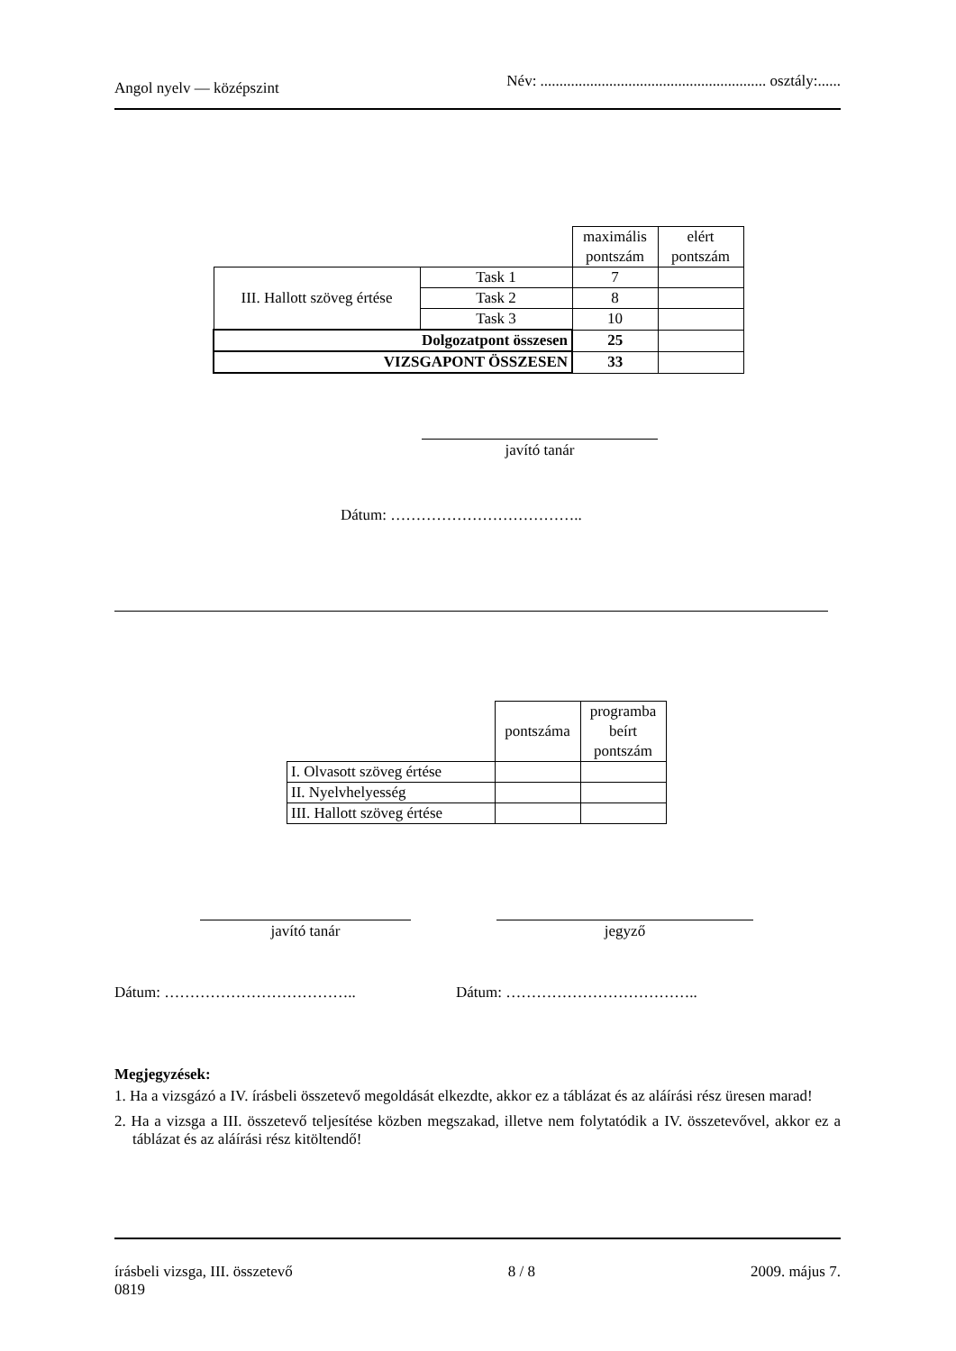Angol nyelv — középszint
Név: ........................................................... osztály:......
| | | maximális pontszám | elért pontszám |
| III. Hallott szöveg értése | Task 1 | 7 | |
| | Task 2 | 8 | |
| | Task 3 | 10 | |
| Dolgozatpont összesen | | 25 | |
| VIZSGAPONT ÖSSZESEN | | 33 | |
javító tanár
Dátum: ………………………………..
| | pontszáma | programba beírt pontszám |
| I. Olvasott szöveg értése | | |
| II. Nyelvhelyesség | | |
| III. Hallott szöveg értése | | |
javító tanár jegyző
Dátum: ……………………………….. Dátum: ………………………………..
Megjegyzések:
1. Ha a vizsgázó a IV. írásbeli összetevő megoldását elkezdte, akkor ez a táblázat és az aláírási rész üresen marad!
2. Ha a vizsga a III. összetevő teljesítése közben megszakad, illetve nem folytatódik a IV. összetevővel, akkor ez a táblázat és az aláírási rész kitöltendő!
írásbeli vizsga, III. összetevő
0819
8 / 8 2009. május 7.